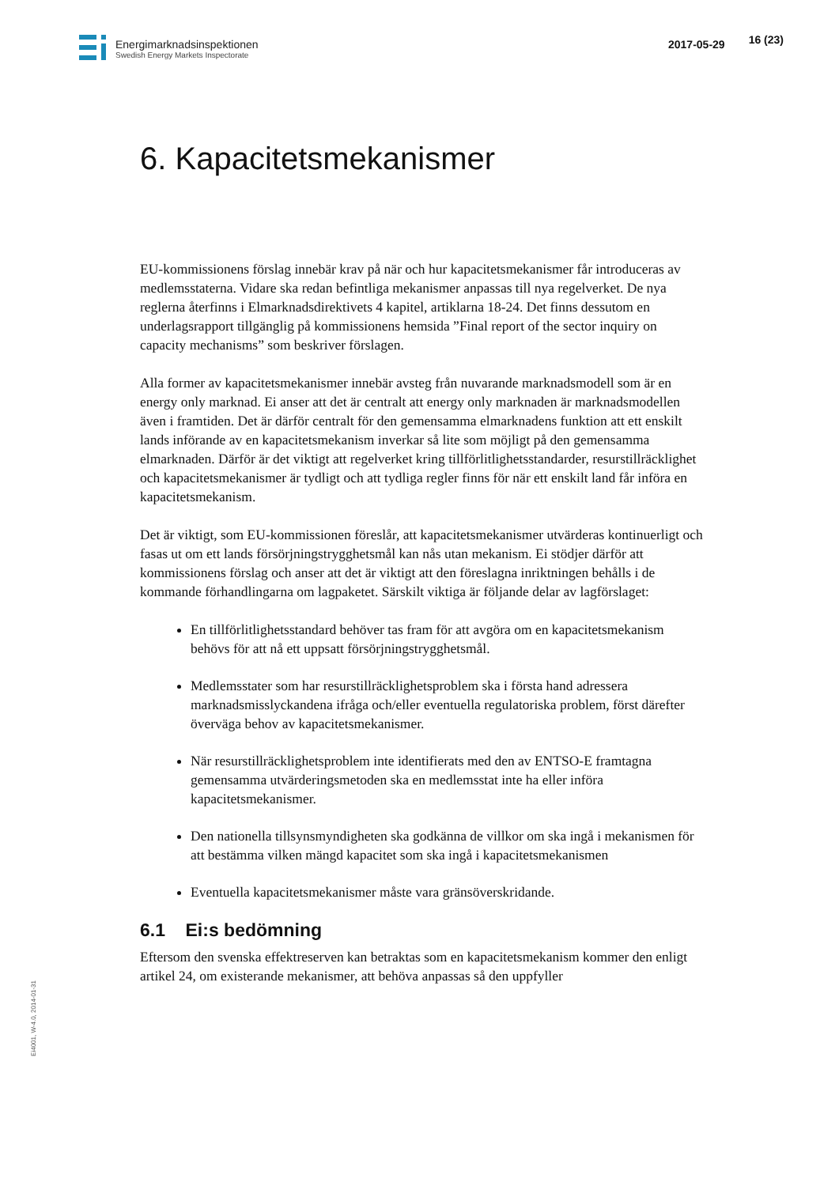Energimarknadsinspektionen
Swedish Energy Markets Inspectorate
2017-05-29 16 (23)
6. Kapacitetsmekanismer
EU-kommissionens förslag innebär krav på när och hur kapacitetsmekanismer får introduceras av medlemsstaterna. Vidare ska redan befintliga mekanismer anpassas till nya regelverket. De nya reglerna återfinns i Elmarknadsdirektivets 4 kapitel, artiklarna 18-24. Det finns dessutom en underlagsrapport tillgänglig på kommissionens hemsida ”Final report of the sector inquiry on capacity mechanisms” som beskriver förslagen.
Alla former av kapacitetsmekanismer innebär avsteg från nuvarande marknadsmodell som är en energy only marknad. Ei anser att det är centralt att energy only marknaden är marknadsmodellen även i framtiden. Det är därför centralt för den gemensamma elmarknadens funktion att ett enskilt lands införande av en kapacitetsmekanism inverkar så lite som möjligt på den gemensamma elmarknaden. Därför är det viktigt att regelverket kring tillförlitlighetsstandarder, resurstillräcklighet och kapacitetsmekanismer är tydligt och att tydliga regler finns för när ett enskilt land får införa en kapacitetsmekanism.
Det är viktigt, som EU-kommissionen föreslår, att kapacitetsmekanismer utvärderas kontinuerligt och fasas ut om ett lands försörjningstrygghetsmål kan nås utan mekanism. Ei stödjer därför att kommissionens förslag och anser att det är viktigt att den föreslagna inriktningen behålls i de kommande förhandlingarna om lagpaketet. Särskilt viktiga är följande delar av lagförslaget:
En tillförlitlighetsstandard behöver tas fram för att avgöra om en kapacitetsmekanism behövs för att nå ett uppsatt försörjningstrygghetsmål.
Medlemsstater som har resurstillräcklighetsproblem ska i första hand adressera marknadsmisslyckandena ifråga och/eller eventuella regulatoriska problem, först därefter överväga behov av kapacitetsmekanismer.
När resurstillräcklighetsproblem inte identifierats med den av ENTSO-E framtagna gemensamma utvärderingsmetoden ska en medlemsstat inte ha eller införa kapacitetsmekanismer.
Den nationella tillsynsmyndigheten ska godkänna de villkor om ska ingå i mekanismen för att bestämma vilken mängd kapacitet som ska ingå i kapacitetsmekanismen
Eventuella kapacitetsmekanismer måste vara gränsöverskridande.
6.1 Ei:s bedömning
Eftersom den svenska effektreserven kan betraktas som en kapacitetsmekanism kommer den enligt artikel 24, om existerande mekanismer, att behöva anpassas så den uppfyller
Ei4001, W-4.0, 2014-01-31